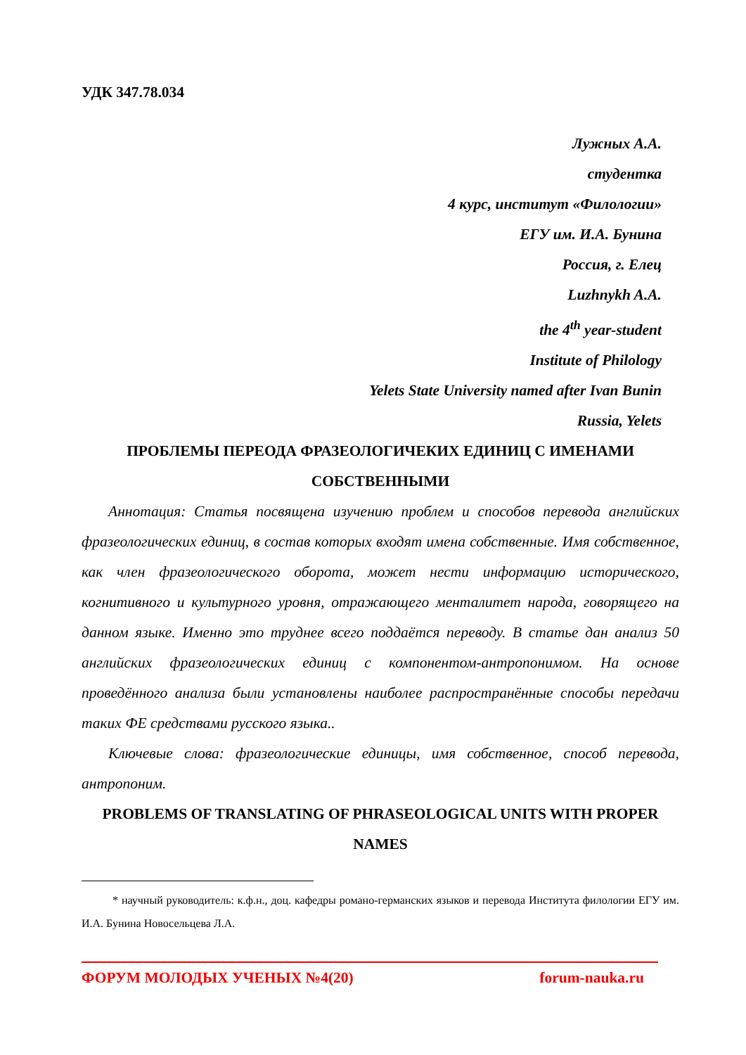УДК 347.78.034
Лужных А.А.
студентка
4 курс, институт «Филологии»
ЕГУ им. И.А. Бунина
Россия, г. Елец
Luzhnykh A.A.
the 4<sup>th</sup> year-student
Institute of Philology
Yelets State University named after Ivan Bunin
Russia, Yelets
ПРОБЛЕМЫ ПЕРЕОДА ФРАЗЕОЛОГИЧЕКИХ ЕДИНИЦ С ИМЕНАМИ СОБСТВЕННЫМИ
Аннотация: Статья посвящена изучению проблем и способов перевода английских фразеологических единиц, в состав которых входят имена собственные. Имя собственное, как член фразеологического оборота, может нести информацию исторического, когнитивного и культурного уровня, отражающего менталитет народа, говорящего на данном языке. Именно это труднее всего поддаётся переводу. В статье дан анализ 50 английских фразеологических единиц с компонентом-антропонимом. На основе проведённого анализа были установлены наиболее распространённые способы передачи таких ФЕ средствами русского языка..
Ключевые слова: фразеологические единицы, имя собственное, способ перевода, антропоним.
PROBLEMS OF TRANSLATING OF PHRASEOLOGICAL UNITS WITH PROPER NAMES
* научный руководитель: к.ф.н., доц. кафедры романо-германских языков и перевода Института филологии ЕГУ им. И.А. Бунина Новосельцева Л.А.
ФОРУМ МОЛОДЫХ УЧЕНЫХ №4(20) forum-nauka.ru